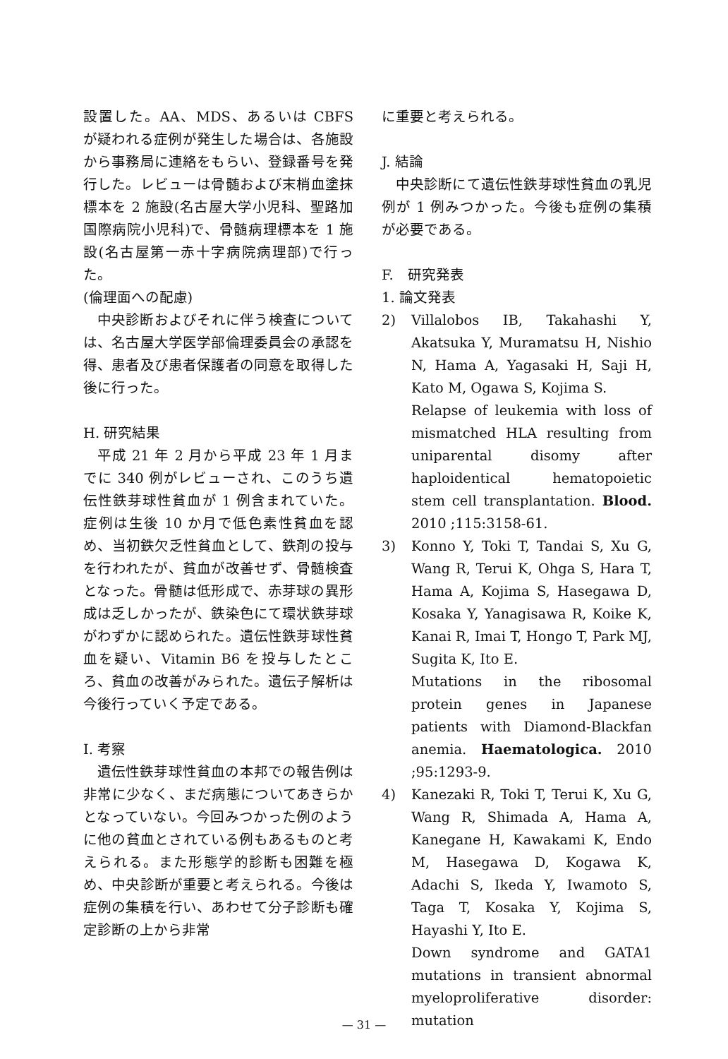設置した。AA、MDS、あるいは CBFS が疑われる症例が発生した場合は、各施設から事務局に連絡をもらい、登録番号を発行した。レビューは骨髄および末梢血塗抹標本を 2 施設(名古屋大学小児科、聖路加国際病院小児科)で、骨髄病理標本を 1 施設(名古屋第一赤十字病院病理部)で行った。
(倫理面への配慮)
中央診断およびそれに伴う検査については、名古屋大学医学部倫理委員会の承認を得、患者及び患者保護者の同意を取得した後に行った。
H. 研究結果
平成 21 年 2 月から平成 23 年 1 月までに 340 例がレビューされ、このうち遺伝性鉄芽球性貧血が 1 例含まれていた。症例は生後 10 か月で低色素性貧血を認め、当初鉄欠乏性貧血として、鉄剤の投与を行われたが、貧血が改善せず、骨髄検査となった。骨髄は低形成で、赤芽球の異形成は乏しかったが、鉄染色にて環状鉄芽球がわずかに認められた。遺伝性鉄芽球性貧血を疑い、Vitamin B6 を投与したところ、貧血の改善がみられた。遺伝子解析は今後行っていく予定である。
I. 考察
遺伝性鉄芽球性貧血の本邦での報告例は非常に少なく、まだ病態についてあきらかとなっていない。今回みつかった例のように他の貧血とされている例もあるものと考えられる。また形態学的診断も困難を極め、中央診断が重要と考えられる。今後は症例の集積を行い、あわせて分子診断も確定診断の上から非常
に重要と考えられる。
J. 結論
中央診断にて遺伝性鉄芽球性貧血の乳児例が 1 例みつかった。今後も症例の集積が必要である。
F.　研究発表
1. 論文発表
2) Villalobos IB, Takahashi Y, Akatsuka Y, Muramatsu H, Nishio N, Hama A, Yagasaki H, Saji H, Kato M, Ogawa S, Kojima S.
Relapse of leukemia with loss of mismatched HLA resulting from uniparental disomy after haploidentical hematopoietic stem cell transplantation. Blood. 2010 ;115:3158-61.
3) Konno Y, Toki T, Tandai S, Xu G, Wang R, Terui K, Ohga S, Hara T, Hama A, Kojima S, Hasegawa D, Kosaka Y, Yanagisawa R, Koike K, Kanai R, Imai T, Hongo T, Park MJ, Sugita K, Ito E.
Mutations in the ribosomal protein genes in Japanese patients with Diamond-Blackfan anemia. Haematologica. 2010 ;95:1293-9.
4) Kanezaki R, Toki T, Terui K, Xu G, Wang R, Shimada A, Hama A, Kanegane H, Kawakami K, Endo M, Hasegawa D, Kogawa K, Adachi S, Ikeda Y, Iwamoto S, Taga T, Kosaka Y, Kojima S, Hayashi Y, Ito E.
Down syndrome and GATA1 mutations in transient abnormal myeloproliferative disorder: mutation
— 31 —